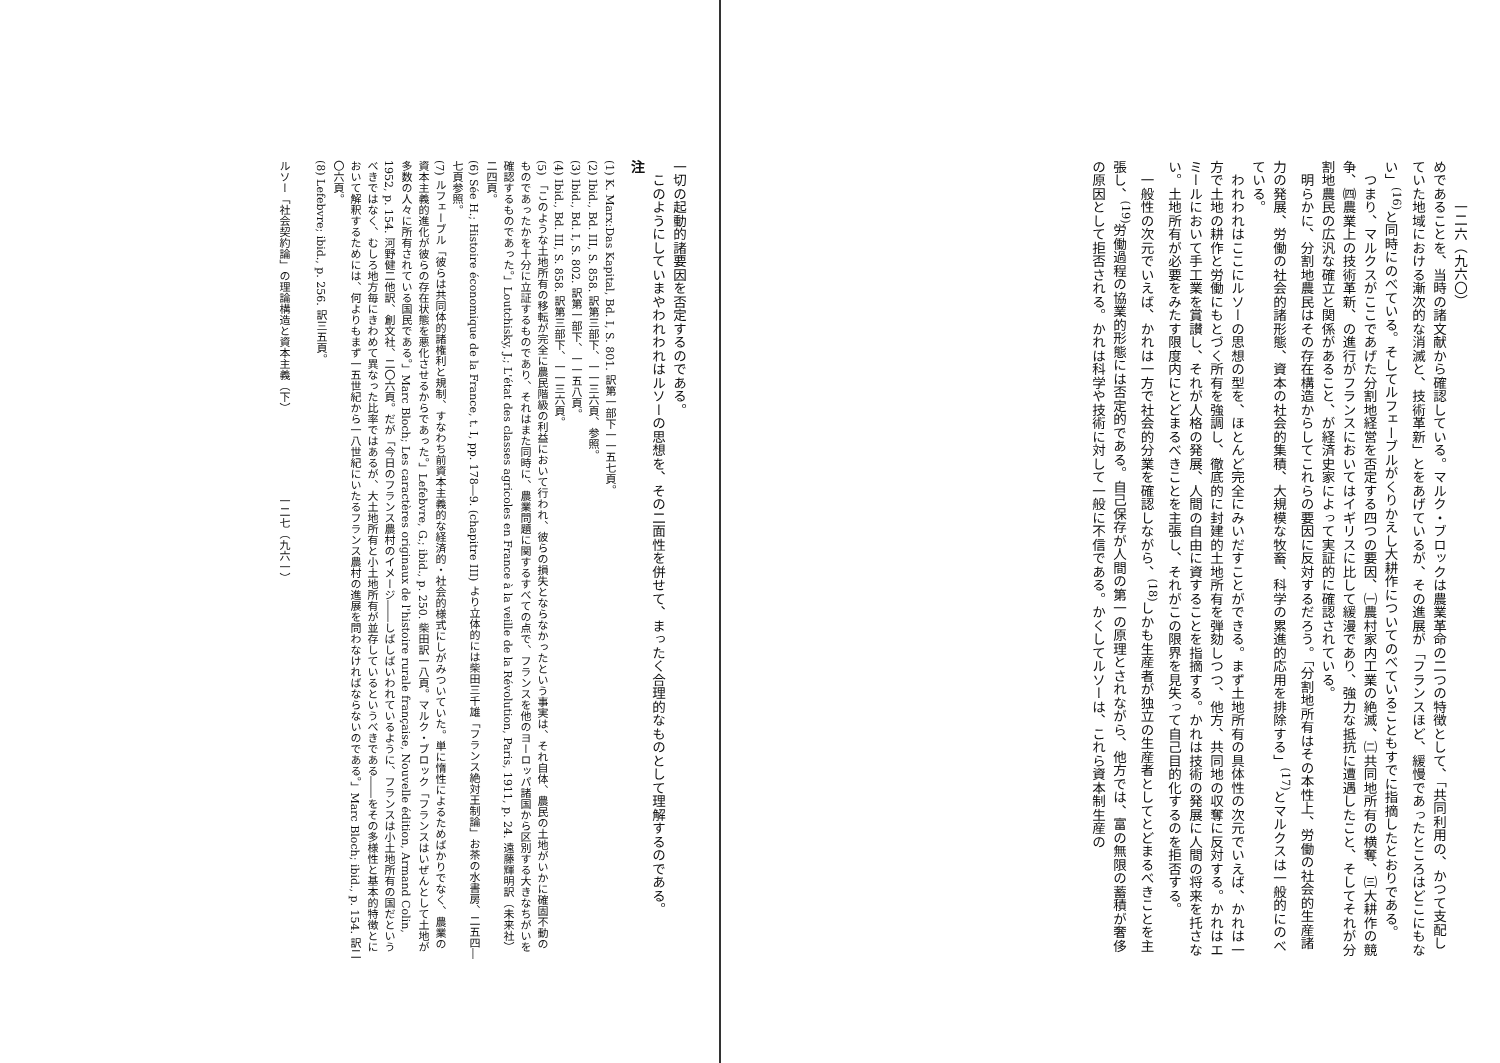一二六（九六〇）
めであることを、当時の諸文献から確認している。マルク・ブロックは農業革命の二つの特徴として、「共同利用の、かつて支配していた地域における漸次的な消滅と、技術革新」とをあげているが、その進展が「フランスほど、緩慢であったところはどこにもない」<sup>(16)</sup>と同時にのべている。そしてルフェーブルがくりかえし大耕作についてのべていることもすでに指摘したとおりである。
　つまり、マルクスがここであげた分割地経営を否定する四つの要因、㈠農村家内工業の絶滅、㈡共同地所有の横奪、㈢大耕作の競争、㈣農業上の技術革新、の進行がフランスにおいてはイギリスに比して緩漫であり、強力な抵抗に遭遇したこと、そしてそれが分割地農民の広汎な確立と関係があること、が経済史家によって実証的に確認されている。
　明らかに、分割地農民はその存在構造からしてこれらの要因に反対するだろう。「分割地所有はその本性上、労働の社会的生産諸力の発展、労働の社会的諸形態、資本の社会的集積、大規模な牧畜、科学の累進的応用を排除する」<sup>(17)</sup>とマルクスは一般的にのべている。
　われわれはここにルソーの思想の型を、ほとんど完全にみいだすことができる。まず土地所有の具体性の次元でいえば、かれは一方で土地の耕作と労働にもとづく所有を強調し、徹底的に封建的土地所有を弾劾しつつ、他方、共同地の収奪に反対する。かれはエミールにおいて手工業を賞讃し、それが人格の発展、人間の自由に資することを指摘する。かれは技術の発展に人間の将来を托さない。土地所有が必要をみたす限度内にとどまるべきことを主張し、それがこの限界を見失って自己目的化するのを拒否する。
　一般性の次元でいえば、かれは一方で社会的分業を確認しながら、<sup>(18)</sup>しかも生産者が独立の生産者としてとどまるべきことを主張し、<sup>(19)</sup>労働過程の協業的形態には否定的である。自己保存が人間の第一の原理とされながら、他方では、富の無限の蓄積が奢侈の原因として拒否される。かれは科学や技術に対して一般に不信である。かくしてルソーは、これら資本制生産の
一切の起動的諸要因を否定するのである。
　このようにしていまやわれわれはルソーの思想を、その二面性を併せて、まったく合理的なものとして理解するのである。
注
(1) K. Marx:Das Kapital, Bd. I, S. 801. 訳第一部下一一五七頁。
(2) Ibid., Bd. III, S. 858. 訳第三部下、一一三六頁、参照。
(3) Ibid., Bd. I, S. 802. 訳第一部下、一一五八頁。
(4) Ibid., Bd. III, S. 858. 訳第三部下、一一三六頁。
(5) 「このような土地所有の移転が完全に農民階級の利益において行われ、彼らの損失とならなかったという事実は、それ自体、農民の土地がいかに確固不動のものであったかを十分に立証するものであり、それはまた同時に、農業問題に関するすべての点で、フランスを他のヨーロッパ諸国から区別する大きなちがいを確認するものであった。」Loutchisky, J.; L'état des classes agricoles en France à la veille de la Révolution, Paris, 1911, p. 24. 遠藤輝明訳（未来社）二四頁。
(6) Sée H.; Histoire économique de la France, t. I, pp. 178―9. (chapitre III) より立体的には柴田三千雄「フランス絶対王制論」お茶の水書房、二五四―七頁参照。
(7) ルフェーブル「彼らは共同体的諸権利と規制、すなわち前資本主義的な経済的・社会的様式にしがみついていた。単に惰性によるためばかりでなく、農業の資本主義的進化が彼らの存在状態を悪化させるからであった。」Lefebvre, G.; ibid., p. 250. 柴田訳一八頁。マルク・ブロック「フランスはいぜんとして土地が多数の人々に所有されている国民である。」Marc Bloch; Les caractères originaux de l'histoire rurale française, Nouvelle édition, Armand Colin, 1952, p. 154. 河野健二他訳、創文社、二〇六頁。だが「今日のフランス農村のイメージ――しばしばいわれているように、フランスは小土地所有の国だというべきではなく、むしろ地方毎にきわめて異なった比率ではあるが、大土地所有と小土地所有が並存しているというべきである――をその多様性と基本的特徴とにおいて解釈するためには、何よりもまず一五世紀から一八世紀にいたるフランス農村の進展を問わなければならないのである。」Marc Bloch; ibid., p. 154. 訳二〇六頁。
(8) Lefebvre; ibid., p. 256. 訳三五頁。
ルソー「社会契約論」の理論構造と資本主義（下）　　　　　　　　一二七（九六一）